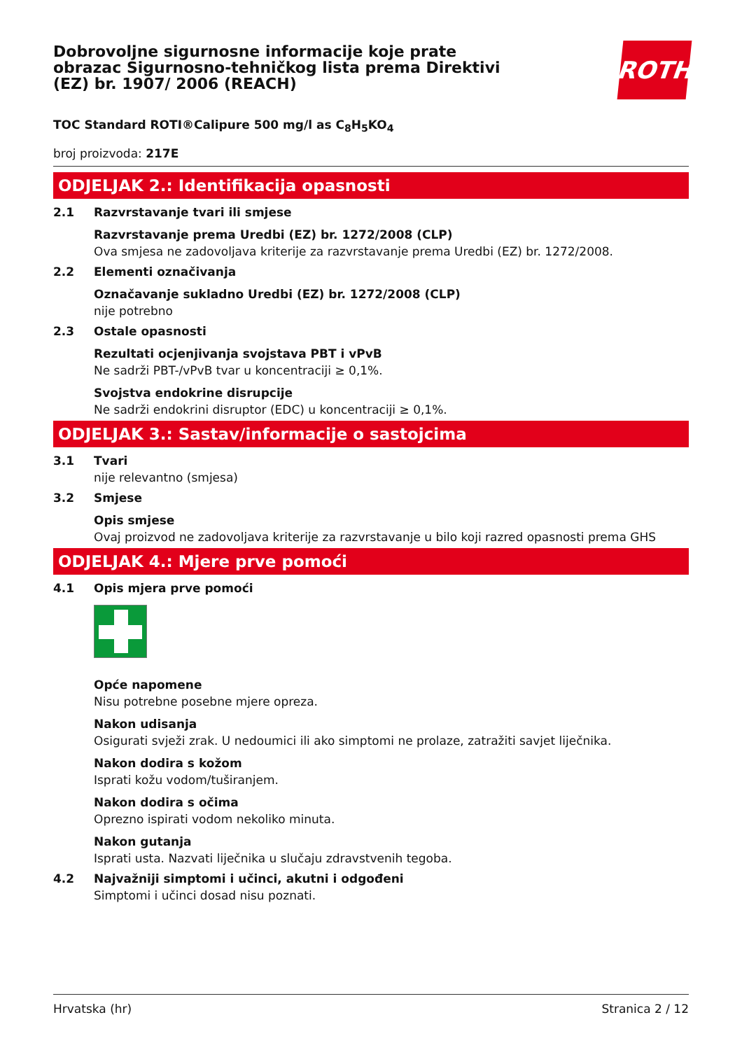Dobrovoljne sigurnosne informacije koje prate obrazac Sigurnosno-tehničkog lista prema Direktivi (EZ) br. 1907/ 2006 (REACH)
ROTH
TOC Standard ROTI®Calipure 500 mg/l as C<sub>8</sub>H<sub>5</sub>KO<sub>4</sub>
broj proizvoda: 217E
ODJELJAK 2.: Identifikacija opasnosti
2.1 Razvrstavanje tvari ili smjese
Razvrstavanje prema Uredbi (EZ) br. 1272/2008 (CLP)
Ova smjesa ne zadovoljava kriterije za razvrstavanje prema Uredbi (EZ) br. 1272/2008.
2.2 Elementi označivanja
Označavanje sukladno Uredbi (EZ) br. 1272/2008 (CLP)
nije potrebno
2.3 Ostale opasnosti
Rezultati ocjenjivanja svojstava PBT i vPvB
Ne sadrži PBT-/vPvB tvar u koncentraciji ≥ 0,1%.
Svojstva endokrine disrupcije
Ne sadrži endokrini disruptor (EDC) u koncentraciji ≥ 0,1%.
ODJELJAK 3.: Sastav/informacije o sastojcima
3.1 Tvari
nije relevantno (smjesa)
3.2 Smjese
Opis smjese
Ovaj proizvod ne zadovoljava kriterije za razvrstavanje u bilo koji razred opasnosti prema GHS
ODJELJAK 4.: Mjere prve pomoći
4.1 Opis mjera prve pomoći
Opće napomene
Nisu potrebne posebne mjere opreza.
Nakon udisanja
Osigurati svježi zrak. U nedoumici ili ako simptomi ne prolaze, zatražiti savjet liječnika.
Nakon dodira s kožom
Isprati kožu vodom/tuširanjem.
Nakon dodira s očima
Oprezno ispirati vodom nekoliko minuta.
Nakon gutanja
Isprati usta. Nazvati liječnika u slučaju zdravstvenih tegoba.
4.2 Najvažniji simptomi i učinci, akutni i odgođeni
Simptomi i učinci dosad nisu poznati.
Hrvatska (hr) Stranica 2 / 12